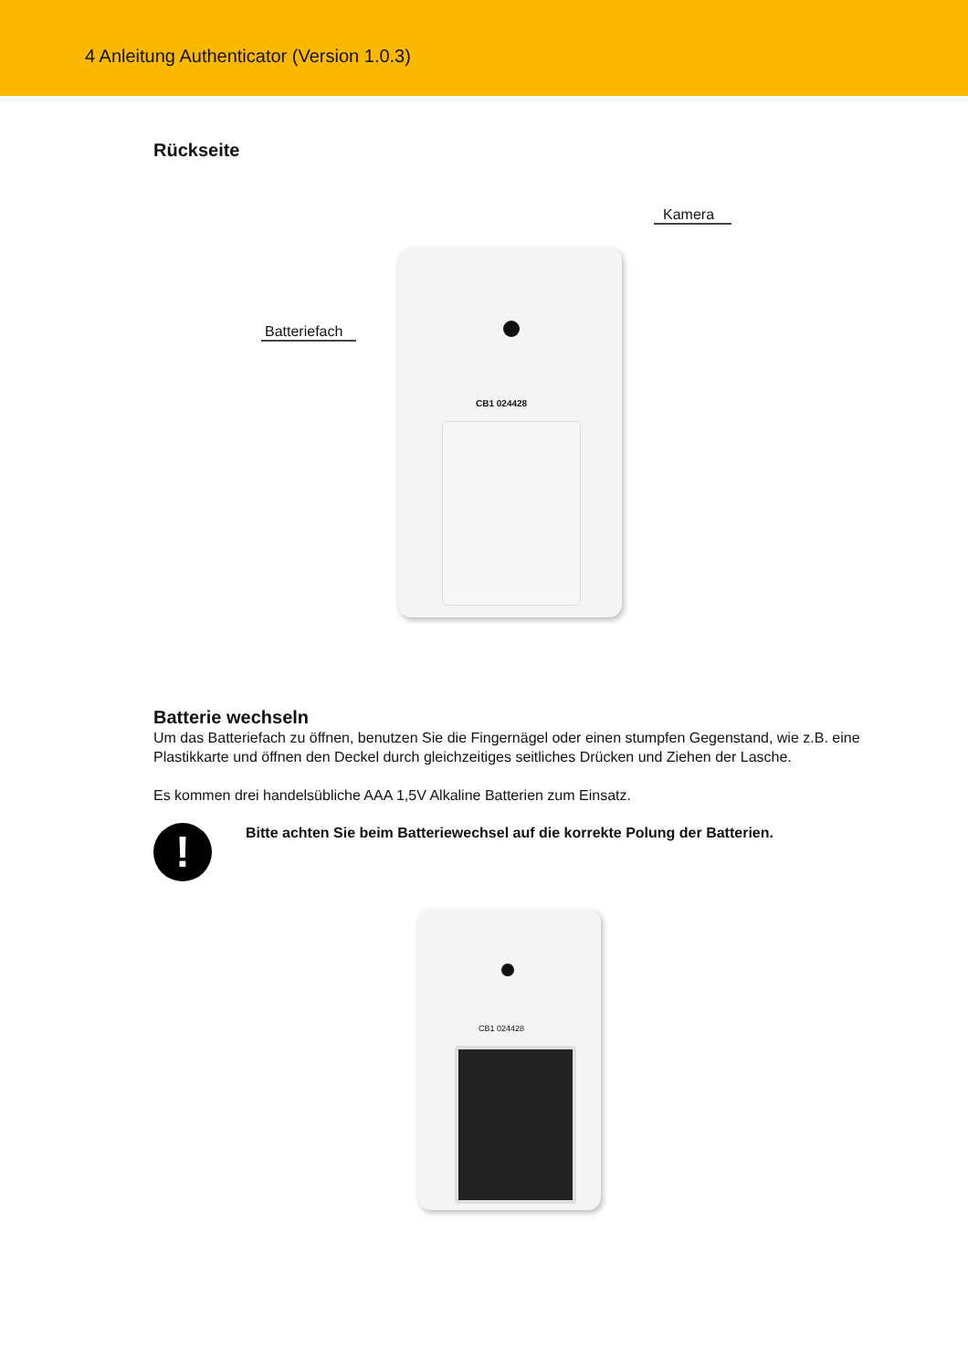4 Anleitung Authenticator (Version 1.0.3)
Rückseite
CB1 024428
Kamera
Batteriefach
Batterie wechseln
Um das Batteriefach zu öffnen, benutzen Sie die Fingernägel oder einen stumpfen Gegenstand, wie z.B. eine Plastikkarte und öffnen den Deckel durch gleichzeitiges seitliches Drücken und Ziehen der Lasche.
Es kommen drei handelsübliche AAA 1,5V Alkaline Batterien zum Einsatz.
!
Bitte achten Sie beim Batteriewechsel auf die korrekte Polung der Batterien.
CB1 024428